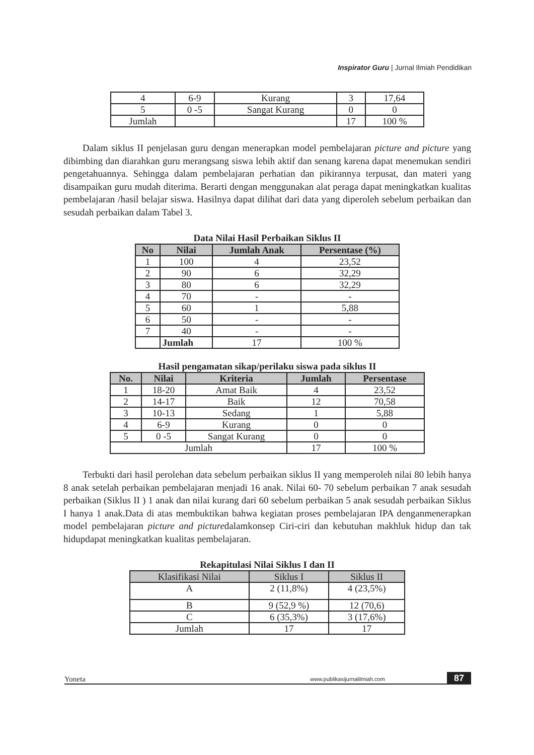Inspirator Guru | Jurnal Ilmiah Pendidikan
| 4 | 6-9 | Kurang | 3 | 17,64 |
| 5 | 0 -5 | Sangat Kurang | 0 | 0 |
| Jumlah | | | 17 | 100 % |
Dalam siklus II penjelasan guru dengan menerapkan model pembelajaran picture and picture yang dibimbing dan diarahkan guru merangsang siswa lebih aktif dan senang karena dapat menemukan sendiri pengetahuannya. Sehingga dalam pembelajaran perhatian dan pikirannya terpusat, dan materi yang disampaikan guru mudah diterima. Berarti dengan menggunakan alat peraga dapat meningkatkan kualitas pembelajaran /hasil belajar siswa. Hasilnya dapat dilihat dari data yang diperoleh sebelum perbaikan dan sesudah perbaikan dalam Tabel 3.
Data Nilai Hasil Perbaikan Siklus II
| No | Nilai | Jumlah Anak | Persentase (%) |
| --- | --- | --- | --- |
| 1 | 100 | 4 | 23,52 |
| 2 | 90 | 6 | 32,29 |
| 3 | 80 | 6 | 32,29 |
| 4 | 70 | - | - |
| 5 | 60 | 1 | 5,88 |
| 6 | 50 | - | - |
| 7 | 40 | - | - |
| | Jumlah | 17 | 100 % |
Hasil pengamatan sikap/perilaku siswa pada siklus II
| No. | Nilai | Kriteria | Jumlah | Persentase |
| --- | --- | --- | --- | --- |
| 1 | 18-20 | Amat Baik | 4 | 23,52 |
| 2 | 14-17 | Baik | 12 | 70,58 |
| 3 | 10-13 | Sedang | 1 | 5,88 |
| 4 | 6-9 | Kurang | 0 | 0 |
| 5 | 0 -5 | Sangat Kurang | 0 | 0 |
| Jumlah | | | 17 | 100 % |
Terbukti dari hasil perolehan data sebelum perbaikan siklus II yang memperoleh nilai 80 lebih hanya 8 anak setelah perbaikan pembelajaran menjadi 16 anak. Nilai 60- 70 sebelum perbaikan 7 anak sesudah perbaikan (Siklus II ) 1 anak dan nilai kurang dari 60 sebelum perbaikan 5 anak sesudah perbaikan Siklus I hanya 1 anak.Data di atas membuktikan bahwa kegiatan proses pembelajaran IPA denganmenerapkan model pembelajaran picture and picturedalamkonsep Ciri-ciri dan kebutuhan makhluk hidup dan tak hidupdapat meningkatkan kualitas pembelajaran.
Rekapitulasi Nilai Siklus I dan II
| Klasifikasi Nilai | Siklus I | Siklus II |
| --- | --- | --- |
| A | 2 (11,8%) | 4 (23,5%) |
| B | 9 (52,9 %) | 12 (70,6) |
| C | 6 (35,3%) | 3 (17,6%) |
| Jumlah | 17 | 17 |
Yoneta www.publikasijurnalilmiah.com 87